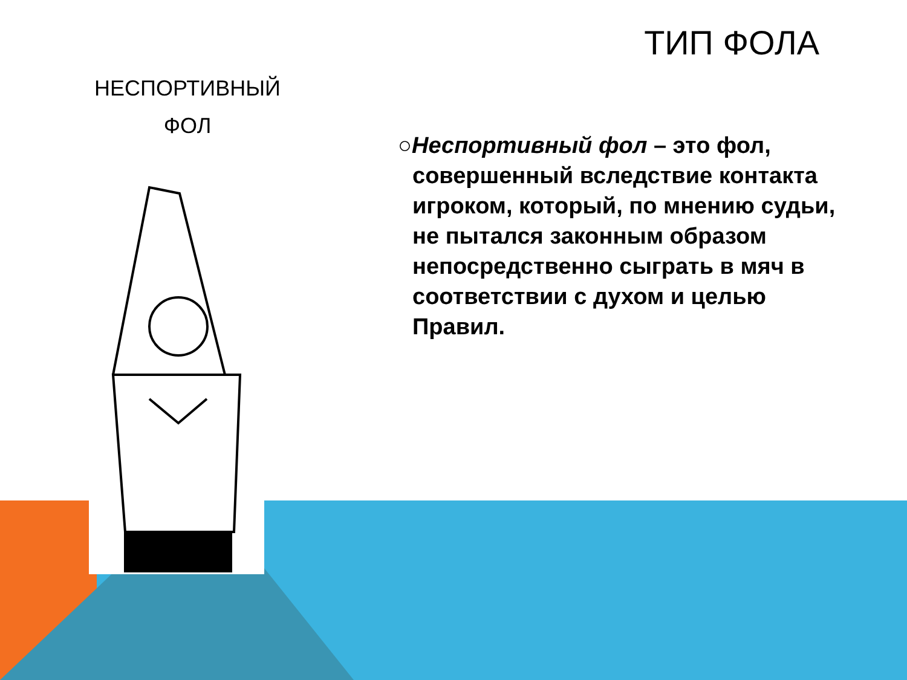ТИП ФОЛА
НЕСПОРТИВНЫЙ
ФОЛ
○Неспортивный фол – это фол, совершенный вследствие контакта игроком, который, по мнению судьи, не пытался законным образом непосредственно сыграть в мяч в соответствии с духом и целью Правил.